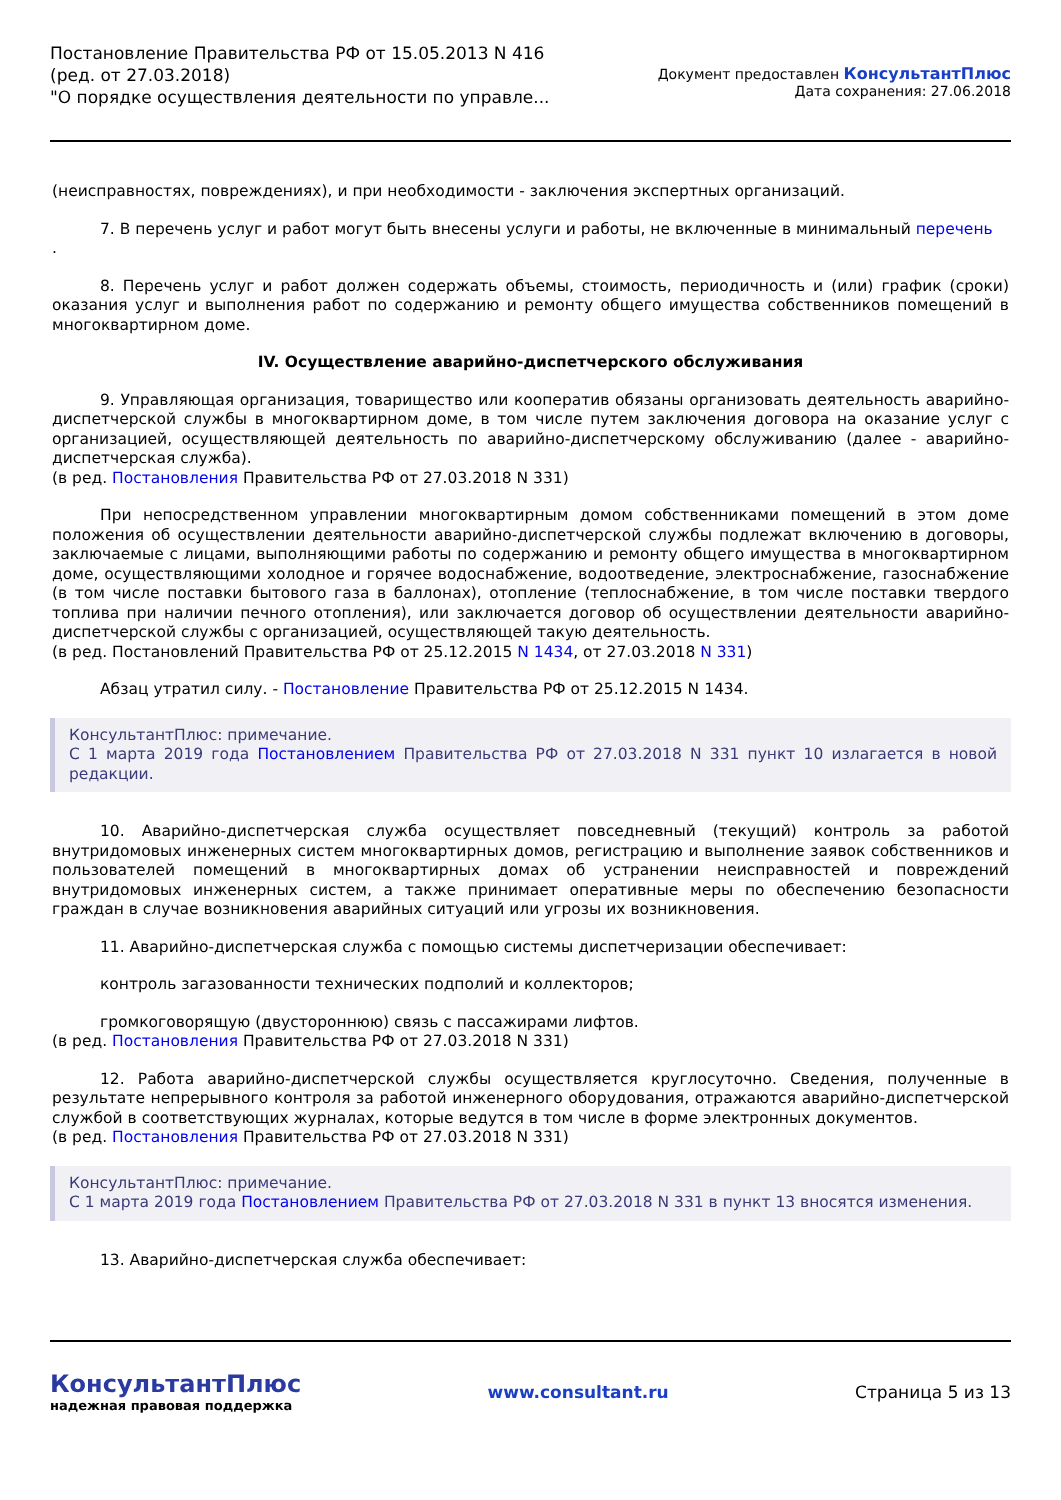Постановление Правительства РФ от 15.05.2013 N 416
(ред. от 27.03.2018)
"О порядке осуществления деятельности по управле...
Документ предоставлен КонсультантПлюс
Дата сохранения: 27.06.2018
(неисправностях, повреждениях), и при необходимости - заключения экспертных организаций.
7. В перечень услуг и работ могут быть внесены услуги и работы, не включенные в минимальный перечень
.
8. Перечень услуг и работ должен содержать объемы, стоимость, периодичность и (или) график (сроки) оказания услуг и выполнения работ по содержанию и ремонту общего имущества собственников помещений в многоквартирном доме.
IV. Осуществление аварийно-диспетчерского обслуживания
9. Управляющая организация, товарищество или кооператив обязаны организовать деятельность аварийно-диспетчерской службы в многоквартирном доме, в том числе путем заключения договора на оказание услуг с организацией, осуществляющей деятельность по аварийно-диспетчерскому обслуживанию (далее - аварийно-диспетчерская служба).
(в ред. Постановления Правительства РФ от 27.03.2018 N 331)
При непосредственном управлении многоквартирным домом собственниками помещений в этом доме положения об осуществлении деятельности аварийно-диспетчерской службы подлежат включению в договоры, заключаемые с лицами, выполняющими работы по содержанию и ремонту общего имущества в многоквартирном доме, осуществляющими холодное и горячее водоснабжение, водоотведение, электроснабжение, газоснабжение (в том числе поставки бытового газа в баллонах), отопление (теплоснабжение, в том числе поставки твердого топлива при наличии печного отопления), или заключается договор об осуществлении деятельности аварийно-диспетчерской службы с организацией, осуществляющей такую деятельность.
(в ред. Постановлений Правительства РФ от 25.12.2015 N 1434, от 27.03.2018 N 331)
Абзац утратил силу. - Постановление Правительства РФ от 25.12.2015 N 1434.
КонсультантПлюс: примечание.
С 1 марта 2019 года Постановлением Правительства РФ от 27.03.2018 N 331 пункт 10 излагается в новой редакции.
10. Аварийно-диспетчерская служба осуществляет повседневный (текущий) контроль за работой внутридомовых инженерных систем многоквартирных домов, регистрацию и выполнение заявок собственников и пользователей помещений в многоквартирных домах об устранении неисправностей и повреждений внутридомовых инженерных систем, а также принимает оперативные меры по обеспечению безопасности граждан в случае возникновения аварийных ситуаций или угрозы их возникновения.
11. Аварийно-диспетчерская служба с помощью системы диспетчеризации обеспечивает:
контроль загазованности технических подполий и коллекторов;
громкоговорящую (двустороннюю) связь с пассажирами лифтов.
(в ред. Постановления Правительства РФ от 27.03.2018 N 331)
12. Работа аварийно-диспетчерской службы осуществляется круглосуточно. Сведения, полученные в результате непрерывного контроля за работой инженерного оборудования, отражаются аварийно-диспетчерской службой в соответствующих журналах, которые ведутся в том числе в форме электронных документов.
(в ред. Постановления Правительства РФ от 27.03.2018 N 331)
КонсультантПлюс: примечание.
С 1 марта 2019 года Постановлением Правительства РФ от 27.03.2018 N 331 в пункт 13 вносятся изменения.
13. Аварийно-диспетчерская служба обеспечивает:
КонсультантПлюс
надежная правовая поддержка
www.consultant.ru Страница 5 из 13